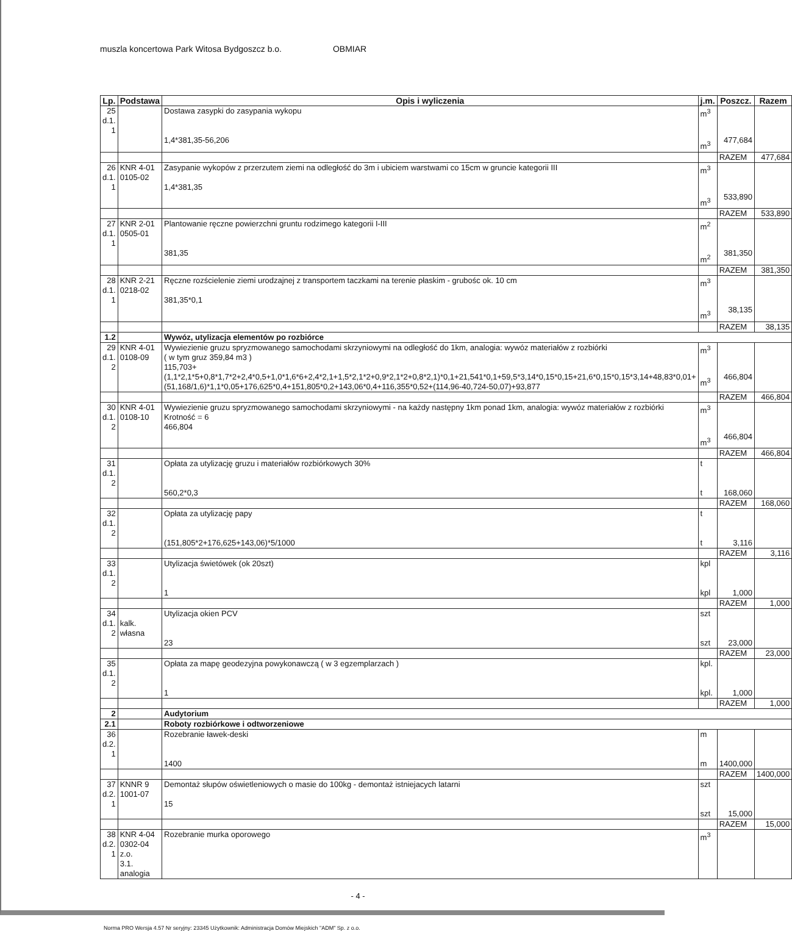muszla koncertowa Park Witosa Bydgoszcz b.o. OBMIAR
| Lp. | Podstawa | Opis i wyliczenia | j.m. | Poszcz. | Razem |
| --- | --- | --- | --- | --- | --- |
| 25 d.1. 1 | | Dostawa zasypki do zasypania wykopu 1,4*381,35-56,206 | m<sup>3</sup> m<sup>3</sup> | 477,684 | |
| | | | | RAZEM | 477,684 |
| 26 d.1. 1 | KNR 4-01 0105-02 | Zasypanie wykopów z przerzutem ziemi na odległość do 3m i ubiciem warstwami co 15cm w gruncie kategorii III 1,4*381,35 | m<sup>3</sup> m<sup>3</sup> | 533,890 | |
| | | | | RAZEM | 533,890 |
| 27 d.1. 1 | KNR 2-01 0505-01 | Plantowanie ręczne powierzchni gruntu rodzimego kategorii I-III 381,35 | m<sup>2</sup> m<sup>2</sup> | 381,350 | |
| | | | | RAZEM | 381,350 |
| 28 d.1. 1 | KNR 2-21 0218-02 | Ręczne rozścielenie ziemi urodzajnej z transportem taczkami na terenie płaskim - grubośc ok. 10 cm 381,35*0,1 | m<sup>3</sup> m<sup>3</sup> | 38,135 | |
| | | | | RAZEM | 38,135 |
| 1.2 | | Wywóz, utylizacja elementów po rozbiórce | | | |
| 29 d.1. 2 | KNR 4-01 0108-09 | Wywiezienie gruzu spryzmowanego samochodami skrzyniowymi na odległość do 1km, analogia: wywóz materiałów z rozbiórki ( w tym gruz 359,84 m3 ) 115,703+(1,1*2,1*5+0,8*1,7*2+2,4*0,5+1,0*1,6*6+2,4*2,1+1,5*2,1*2+0,9*2,1*2+0,8*2,1)*0,1+21,541*0,1+59,5*3,14*0,15*0,15+21,6*0,15*0,15*3,14+48,83*0,01+(51,168/1,6)*1,1*0,05+176,625*0,4+151,805*0,2+143,06*0,4+116,355*0,52+(114,96-40,724-50,07)+93,877 | m<sup>3</sup> m<sup>3</sup> | 466,804 | |
| | | | | RAZEM | 466,804 |
| 30 d.1. 2 | KNR 4-01 0108-10 | Wywiezienie gruzu spryzmowanego samochodami skrzyniowymi - na każdy następny 1km ponad 1km, analogia: wywóz materiałów z rozbiórki Krotność = 6 466,804 | m<sup>3</sup> m<sup>3</sup> | 466,804 | |
| | | | | RAZEM | 466,804 |
| 31 d.1. 2 | | Opłata za utylizację gruzu i materiałów rozbiórkowych 30% 560,2*0,3 | t t | 168,060 | |
| | | | | RAZEM | 168,060 |
| 32 d.1. 2 | | Opłata za utylizację papy (151,805*2+176,625+143,06)*5/1000 | t t | 3,116 | |
| | | | | RAZEM | 3,116 |
| 33 d.1. 2 | | Utylizacja świetówek (ok 20szt) 1 | kpl kpl | 1,000 | |
| | | | | RAZEM | 1,000 |
| 34 d.1. 2 | kalk. własna | Utylizacja okien PCV 23 | szt szt | 23,000 | |
| | | | | RAZEM | 23,000 |
| 35 d.1. 2 | | Opłata za mapę geodezyjna powykonawczą ( w 3 egzemplarzach ) 1 | kpl. kpl. | 1,000 | |
| | | | | RAZEM | 1,000 |
| 2 | | Audytorium | | | |
| 2.1 | | Roboty rozbiórkowe i odtworzeniowe | | | |
| 36 d.2. 1 | | Rozebranie ławek-deski 1400 | m m | 1400,000 | |
| | | | | RAZEM | 1400,000 |
| 37 d.2. 1 | KNNR 9 1001-07 | Demontaż słupów oświetleniowych o masie do 100kg - demontaż istniejacych latarni 15 | szt szt | 15,000 | |
| | | | | RAZEM | 15,000 |
| 38 d.2. 1 | KNR 4-04 0302-04 z.o. 3.1. analogia | Rozebranie murka oporowego | m<sup>3</sup> | | |
- 4 -
Norma PRO Wersja 4.57 Nr seryjny: 23345 Użytkownik: Administracja Domów Miejskich "ADM" Sp. z o.o.